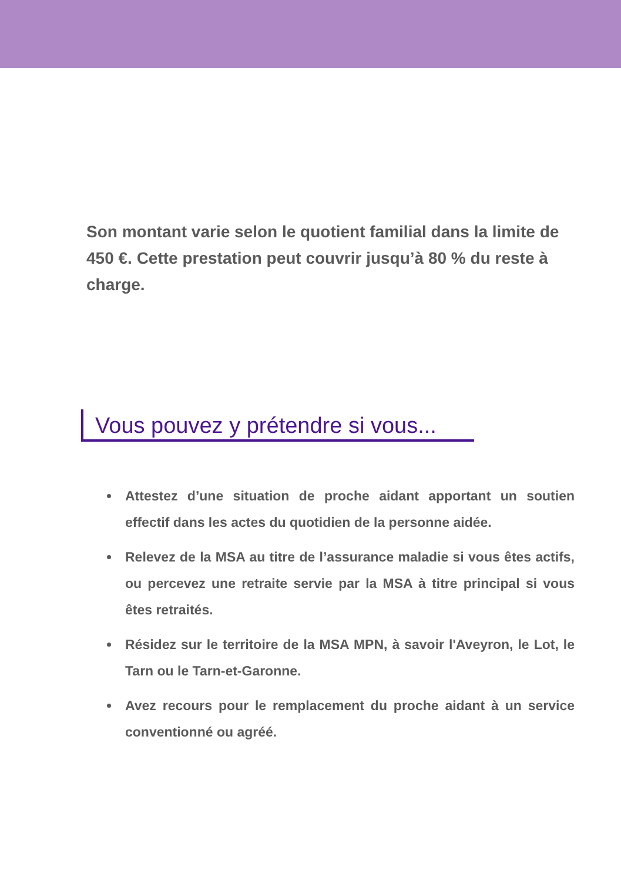Son montant varie selon le quotient familial dans la limite de 450 €. Cette prestation peut couvrir jusqu’à 80 % du reste à charge.
Vous pouvez y prétendre si vous...
Attestez d’une situation de proche aidant apportant un soutien effectif dans les actes du quotidien de la personne aidée.
Relevez de la MSA au titre de l’assurance maladie si vous êtes actifs, ou percevez une retraite servie par la MSA à titre principal si vous êtes retraités.
Résidez sur le territoire de la MSA MPN, à savoir l'Aveyron, le Lot, le Tarn ou le Tarn-et-Garonne.
Avez recours pour le remplacement du proche aidant à un service conventionné ou agréé.